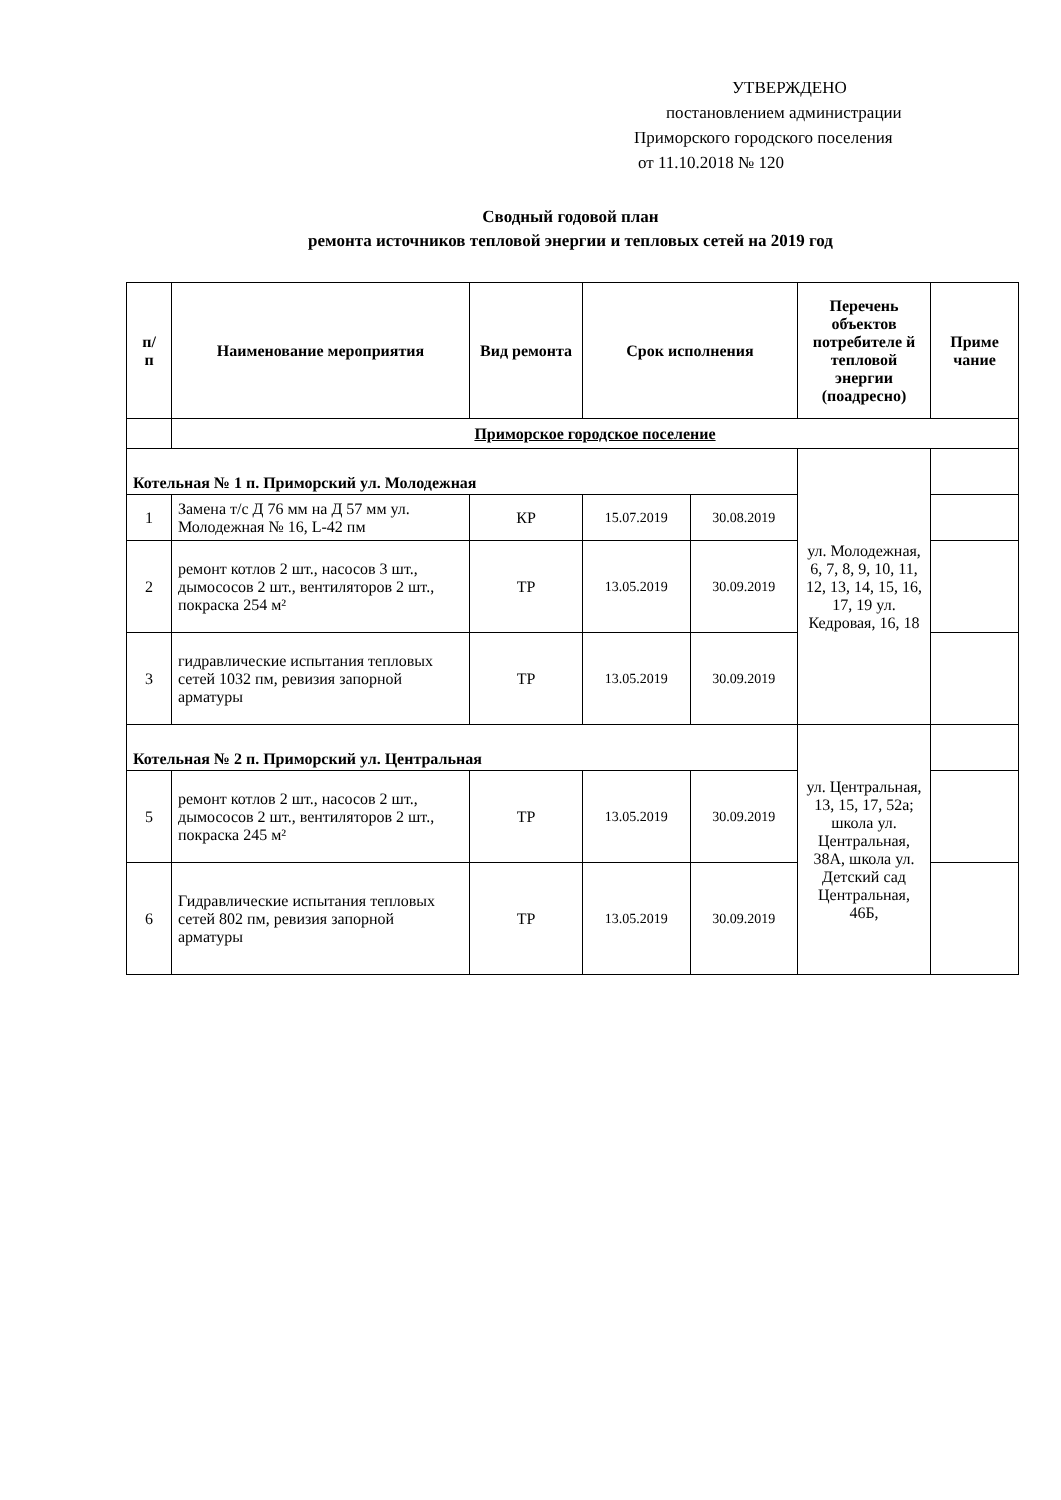УТВЕРЖДЕНО
постановлением администрации
Приморского городского поселения
от 11.10.2018 № 120
Сводный годовой план
ремонта источников тепловой энергии и тепловых сетей на 2019 год
| п/ п | Наименование мероприятия | Вид ремонта | Срок исполнения | | Перечень объектов потребителе й тепловой энергии (поадресно) | Приме чание |
| --- | --- | --- | --- | --- | --- | --- |
| | Приморское городское поселение | | | | | |
| Котельная № 1 п. Приморский ул. Молодежная | | | | | ул. Молодежная, 6, 7, 8, 9, 10, 11, 12, 13, 14, 15, 16, 17, 19 ул. Кедровая, 16, 18 | |
| 1 | Замена т/с Д 76 мм на Д 57 мм ул. Молодежная № 16, L-42 пм | КР | 15.07.2019 | 30.08.2019 | | |
| 2 | ремонт котлов 2 шт., насосов 3 шт., дымососов 2 шт., вентиляторов 2 шт., покраска 254 м² | ТР | 13.05.2019 | 30.09.2019 | | |
| 3 | гидравлические испытания тепловых сетей 1032 пм, ревизия запорной арматуры | ТР | 13.05.2019 | 30.09.2019 | | |
| Котельная № 2 п. Приморский ул. Центральная | | | | | ул. Центральная, 13, 15, 17, 52а; школа ул. Центральная, 38А, школа ул. Детский сад Центральная, 46Б, | |
| 5 | ремонт котлов 2 шт., насосов 2 шт., дымососов 2 шт., вентиляторов 2 шт., покраска 245 м² | ТР | 13.05.2019 | 30.09.2019 | | |
| 6 | Гидравлические испытания тепловых сетей 802 пм, ревизия запорной арматуры | ТР | 13.05.2019 | 30.09.2019 | | |